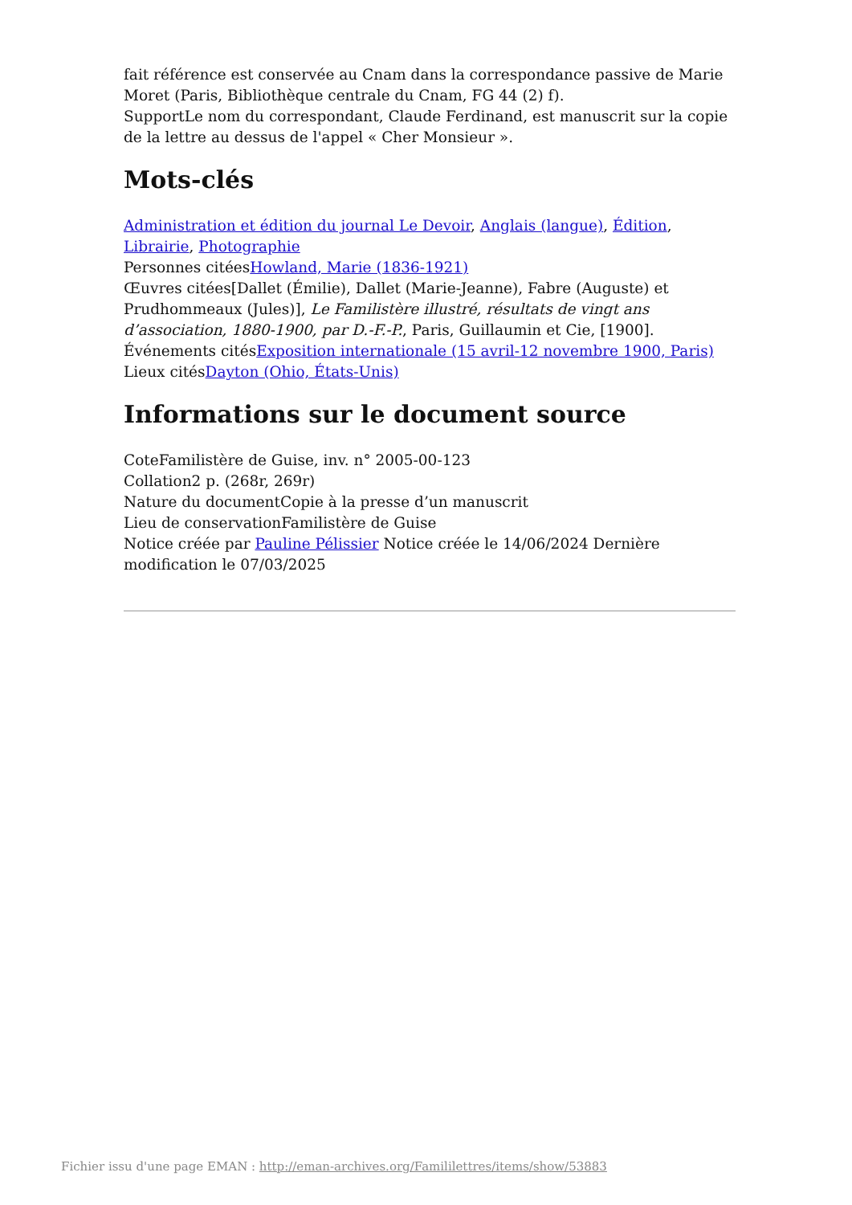fait référence est conservée au Cnam dans la correspondance passive de Marie Moret (Paris, Bibliothèque centrale du Cnam, FG 44 (2) f).
SupportLe nom du correspondant, Claude Ferdinand, est manuscrit sur la copie de la lettre au dessus de l'appel « Cher Monsieur ».
Mots-clés
Administration et édition du journal Le Devoir, Anglais (langue), Édition, Librairie, Photographie
Personnes citéesHowland, Marie (1836-1921)
Œuvres citées[Dallet (Émilie), Dallet (Marie-Jeanne), Fabre (Auguste) et Prudhommeaux (Jules)], Le Familistère illustré, résultats de vingt ans d’association, 1880-1900, par D.-F.-P., Paris, Guillaumin et Cie, [1900].
Événements citésExposition internationale (15 avril-12 novembre 1900, Paris)
Lieux citésDayton (Ohio, États-Unis)
Informations sur le document source
CoteFamilistère de Guise, inv. n° 2005-00-123
Collation2 p. (268r, 269r)
Nature du documentCopie à la presse d’un manuscrit
Lieu de conservationFamilistère de Guise
Notice créée par Pauline Pélissier Notice créée le 14/06/2024 Dernière modification le 07/03/2025
Fichier issu d'une page EMAN : http://eman-archives.org/Famililettres/items/show/53883